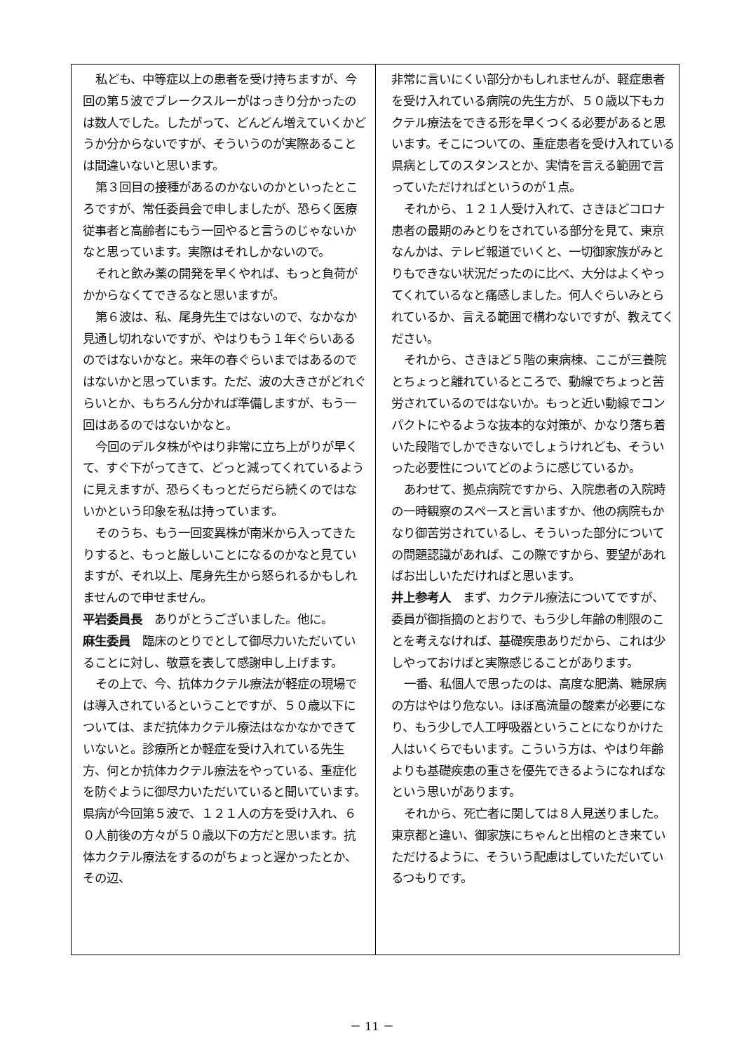私ども、中等症以上の患者を受け持ちますが、今回の第５波でブレークスルーがはっきり分かったのは数人でした。したがって、どんどん増えていくかどうか分からないですが、そういうのが実際あることは間違いないと思います。
第３回目の接種があるのかないのかといったところですが、常任委員会で申しましたが、恐らく医療従事者と高齢者にもう一回やると言うのじゃないかなと思っています。実際はそれしかないので。
それと飲み薬の開発を早くやれば、もっと負荷がかからなくてできるなと思いますが。
第６波は、私、尾身先生ではないので、なかなか見通し切れないですが、やはりもう１年ぐらいあるのではないかなと。来年の春ぐらいまではあるのではないかと思っています。ただ、波の大きさがどれぐらいとか、もちろん分かれば準備しますが、もう一回はあるのではないかなと。
今回のデルタ株がやはり非常に立ち上がりが早くて、すぐ下がってきて、どっと減ってくれているように見えますが、恐らくもっとだらだら続くのではないかという印象を私は持っています。
そのうち、もう一回変異株が南米から入ってきたりすると、もっと厳しいことになるのかなと見ていますが、それ以上、尾身先生から怒られるかもしれませんので申せません。
平岩委員長　ありがとうございました。他に。
麻生委員　臨床のとりでとして御尽力いただいていることに対し、敬意を表して感謝申し上げます。
その上で、今、抗体カクテル療法が軽症の現場では導入されているということですが、５０歳以下については、まだ抗体カクテル療法はなかなかできていないと。診療所とか軽症を受け入れている先生方、何とか抗体カクテル療法をやっている、重症化を防ぐように御尽力いただいていると聞いています。県病が今回第５波で、１２１人の方を受け入れ、６０人前後の方々が５０歳以下の方だと思います。抗体カクテル療法をするのがちょっと遅かったとか、その辺、
非常に言いにくい部分かもしれませんが、軽症患者を受け入れている病院の先生方が、５０歳以下もカクテル療法をできる形を早くつくる必要があると思います。そこについての、重症患者を受け入れている県病としてのスタンスとか、実情を言える範囲で言っていただければというのが１点。
それから、１２１人受け入れて、さきほどコロナ患者の最期のみとりをされている部分を見て、東京なんかは、テレビ報道でいくと、一切御家族がみとりもできない状況だったのに比べ、大分はよくやってくれているなと痛感しました。何人ぐらいみとられているか、言える範囲で構わないですが、教えてください。
それから、さきほど５階の東病棟、ここが三養院とちょっと離れているところで、動線でちょっと苦労されているのではないか。もっと近い動線でコンパクトにやるような抜本的な対策が、かなり落ち着いた段階でしかできないでしょうけれども、そういった必要性についてどのように感じているか。
あわせて、拠点病院ですから、入院患者の入院時の一時観察のスペースと言いますか、他の病院もかなり御苦労されているし、そういった部分についての問題認識があれば、この際ですから、要望があればお出しいただければと思います。
井上参考人　まず、カクテル療法についてですが、委員が御指摘のとおりで、もう少し年齢の制限のことを考えなければ、基礎疾患ありだから、これは少しやっておけばと実際感じることがあります。
一番、私個人で思ったのは、高度な肥満、糖尿病の方はやはり危ない。ほぼ高流量の酸素が必要になり、もう少しで人工呼吸器ということになりかけた人はいくらでもいます。こういう方は、やはり年齢よりも基礎疾患の重さを優先できるようになればなという思いがあります。
それから、死亡者に関しては８人見送りました。東京都と違い、御家族にちゃんと出棺のとき来ていただけるように、そういう配慮はしていただいているつもりです。
－ 11 －